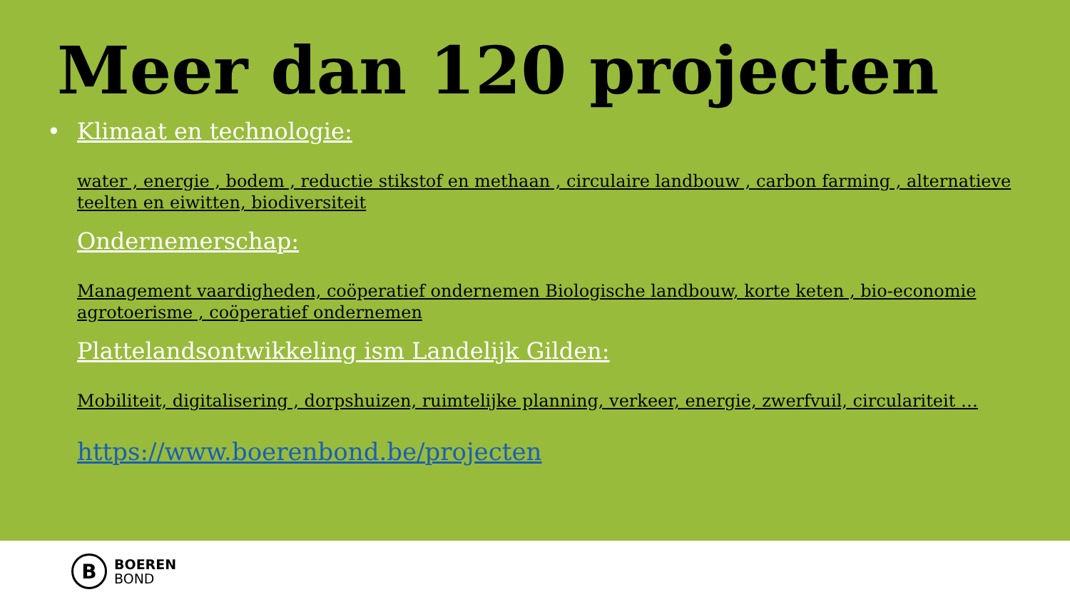Meer dan 120 projecten
• Klimaat en technologie:
water , energie , bodem , reductie stikstof en methaan , circulaire landbouw , carbon farming , alternatieve teelten en eiwitten, biodiversiteit
Ondernemerschap:
Management vaardigheden, coöperatief ondernemen Biologische landbouw, korte keten , bio-economie agrotoerisme , coöperatief ondernemen
Plattelandsontwikkeling ism Landelijk Gilden:
Mobiliteit, digitalisering , dorpshuizen, ruimtelijke planning, verkeer, energie, zwerfvuil, circulariteit …
https://www.boerenbond.be/projecten
B
BOEREN
BOND